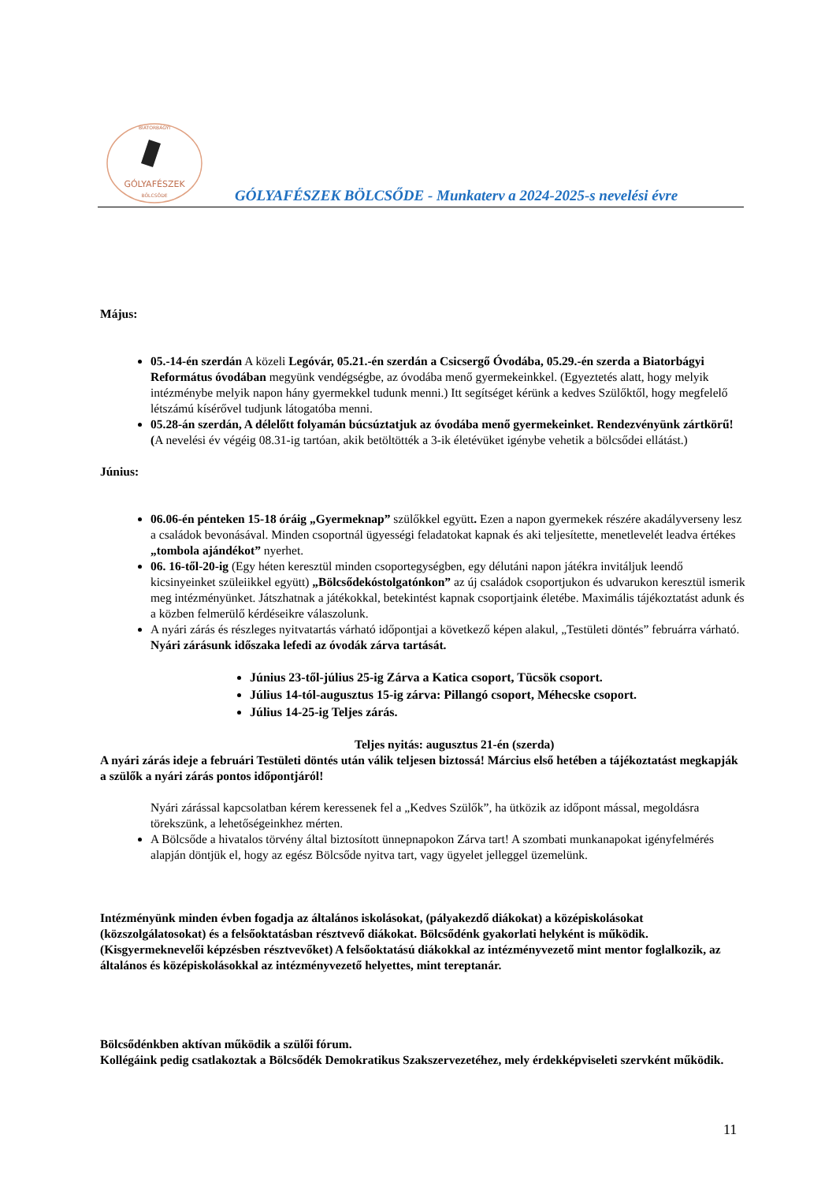BIATORBÁGYI
GÓLYAFÉSZEK
BÖLCSŐDE
GÓLYAFÉSZEK BÖLCSŐDE - Munkaterv a 2024-2025-s nevelési évre
Május:
05.-14-én szerdán A közeli Legóvár, 05.21.-én szerdán a Csicsergő Óvodába, 05.29.-én szerda a Biatorbágyi Református óvodában megyünk vendégségbe, az óvodába menő gyermekeinkkel. (Egyeztetés alatt, hogy melyik intézménybe melyik napon hány gyermekkel tudunk menni.) Itt segítséget kérünk a kedves Szülőktől, hogy megfelelő létszámú kísérővel tudjunk látogatóba menni.
05.28-án szerdán, A délelőtt folyamán búcsúztatjuk az óvodába menő gyermekeinket. Rendezvényünk zártkörű! (A nevelési év végéig 08.31-ig tartóan, akik betöltötték a 3-ik életévüket igénybe vehetik a bölcsődei ellátást.)
Június:
06.06-én pénteken 15-18 óráig „Gyermeknap” szülőkkel együtt. Ezen a napon gyermekek részére akadályverseny lesz a családok bevonásával. Minden csoportnál ügyességi feladatokat kapnak és aki teljesítette, menetlevelét leadva értékes „tombola ajándékot” nyerhet.
06. 16-től-20-ig (Egy héten keresztül minden csoportegységben, egy délutáni napon játékra invitáljuk leendő kicsinyeinket szüleiikkel együtt) „Bölcsődekóstolgatónkon” az új családok csoportjukon és udvarukon keresztül ismerik meg intézményünket. Játszhatnak a játékokkal, betekintést kapnak csoportjaink életébe. Maximális tájékoztatást adunk és a közben felmerülő kérdéseikre válaszolunk.
A nyári zárás és részleges nyitvatartás várható időpontjai a következő képen alakul, „Testületi döntés” februárra várható. Nyári zárásunk időszaka lefedi az óvodák zárva tartását.
Június 23-től-július 25-ig Zárva a Katica csoport, Tücsök csoport.
Július 14-tól-augusztus 15-ig zárva: Pillangó csoport, Méhecske csoport.
Július 14-25-ig Teljes zárás.
Teljes nyitás: augusztus 21-én (szerda)
A nyári zárás ideje a februári Testületi döntés után válik teljesen biztossá! Március első hetében a tájékoztatást megkapják a szülők a nyári zárás pontos időpontjáról!
Nyári zárással kapcsolatban kérem keressenek fel a „Kedves Szülők”, ha ütközik az időpont mással, megoldásra törekszünk, a lehetőségeinkhez mérten.
A Bölcsőde a hivatalos törvény által biztosított ünnepnapokon Zárva tart! A szombati munkanapokat igényfelmérés alapján döntjük el, hogy az egész Bölcsőde nyitva tart, vagy ügyelet jelleggel üzemelünk.
Intézményünk minden évben fogadja az általános iskolásokat, (pályakezdő diákokat) a középiskolásokat (közszolgálatosokat) és a felsőoktatásban résztvevő diákokat. Bölcsődénk gyakorlati helyként is működik. (Kisgyermeknevelői képzésben résztvevőket) A felsőoktatású diákokkal az intézményvezető mint mentor foglalkozik, az általános és középiskolásokkal az intézményvezető helyettes, mint tereptanár.
Bölcsődénkben aktívan működik a szülői fórum.
Kollégáink pedig csatlakoztak a Bölcsődék Demokratikus Szakszervezetéhez, mely érdekképviseleti szervként működik.
11